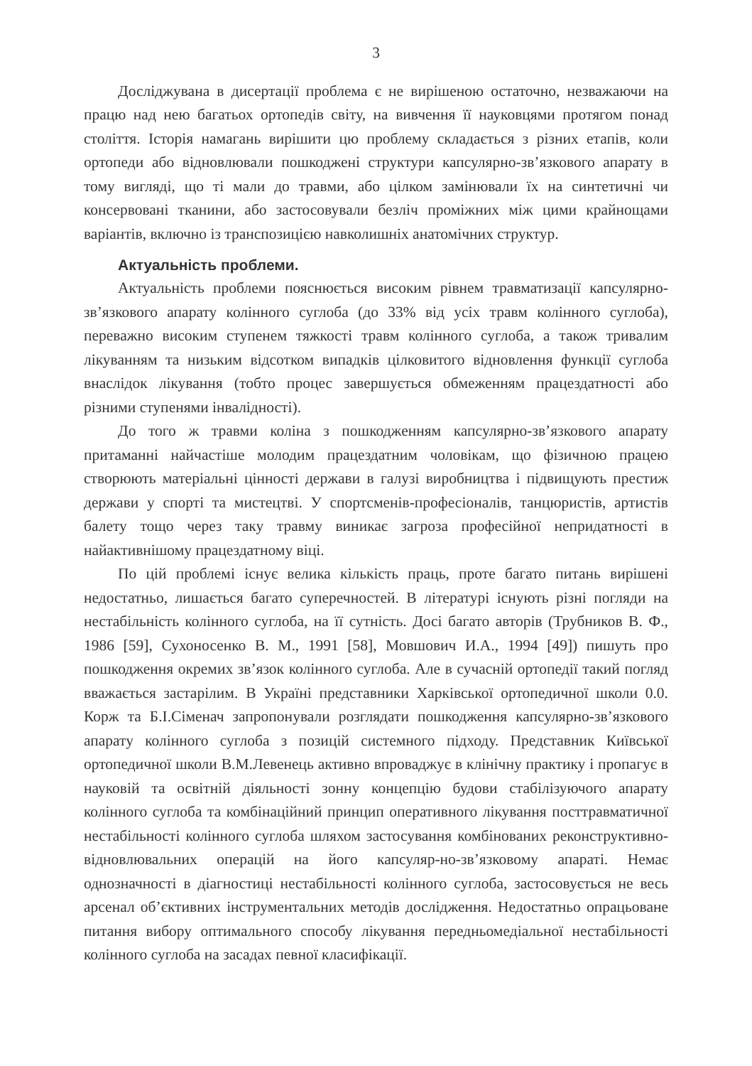3
Досліджувана в дисертації проблема є не вирішеною остаточно, незважаючи на працю над нею багатьох ортопедів світу, на вивчення її науковцями протягом понад століття. Історія намагань вирішити цю проблему складається з різних етапів, коли ортопеди або відновлювали пошкоджені структури капсулярно-зв’язкового апарату в тому вигляді, що ті мали до травми, або цілком замінювали їх на синтетичні чи консервовані тканини, або застосовували безліч проміжних між цими крайнощами варіантів, включно із транспозицією навколишніх анатомічних структур.
Актуальність проблеми.
Актуальність проблеми пояснюється високим рівнем травматизації капсулярно-зв’язкового апарату колінного суглоба (до 33% від усіх травм колінного суглоба), переважно високим ступенем тяжкості травм колінного суглоба, а також тривалим лікуванням та низьким відсотком випадків цілковитого відновлення функції суглоба внаслідок лікування (тобто процес завершується обмеженням працездатності або різними ступенями інвалідності).
До того ж травми коліна з пошкодженням капсулярно-зв’язкового апарату притаманні найчастіше молодим працездатним чоловікам, що фізичною працею створюють матеріальні цінності держави в галузі виробництва і підвищують престиж держави у спорті та мистецтві. У спортсменів-професіоналів, танцюристів, артистів балету тощо через таку травму виникає загроза професійної непридатності в найактивнішому працездатному віці.
По цій проблемі існує велика кількість праць, проте багато питань вирішені недостатньо, лишається багато суперечностей. В літературі існують різні погляди на нестабільність колінного суглоба, на її сутність. Досі багато авторів (Трубников В. Ф., 1986 [59], Сухоносенко В. М., 1991 [58], Мовшович И.А., 1994 [49]) пишуть про пошкодження окремих зв’язок колінного суглоба. Але в сучасній ортопедії такий погляд вважається застарілим. В Україні представники Харківської ортопедичної школи 0.0. Корж та Б.І.Сіменач запропонували розглядати пошкодження капсулярно-зв’язкового апарату колінного суглоба з позицій системного підходу. Представник Київської ортопедичної школи В.М.Левенець активно впроваджує в клінічну практику і пропагує в науковій та освітній діяльності зонну концепцію будови стабілізуючого апарату колінного суглоба та комбінаційний принцип оперативного лікування посттравматичної нестабільності колінного суглоба шляхом застосування комбінованих реконструктивно-відновлювальних операцій на його капсуляр-но-зв’язковому апараті. Немає однозначності в діагностиці нестабільності колінного суглоба, застосовується не весь арсенал об’єктивних інструментальних методів дослідження. Недостатньо опрацьоване питання вибору оптимального способу лікування передньомедіальної нестабільності колінного суглоба на засадах певної класифікації.